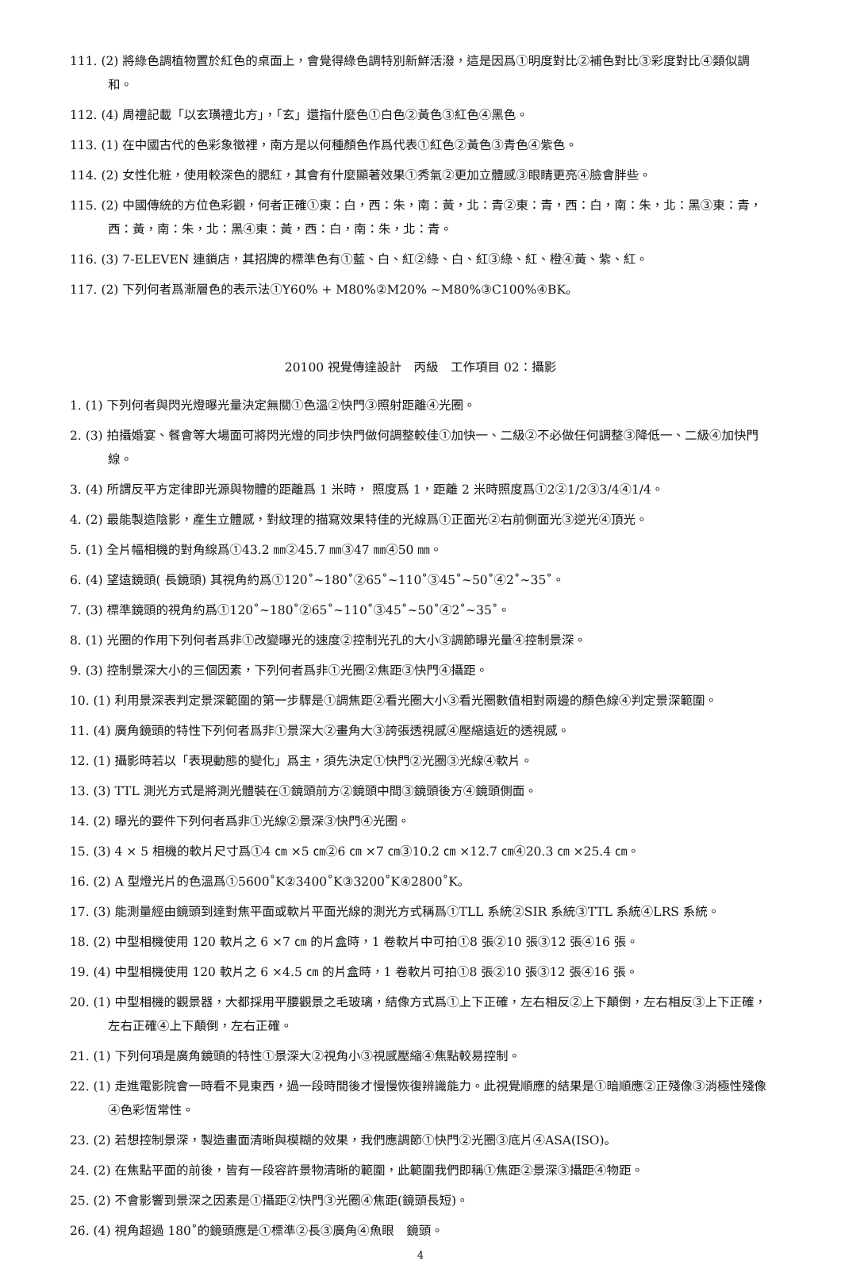111. (2) 將綠色調植物置於紅色的桌面上，會覺得綠色調特別新鮮活潑，這是因爲①明度對比②補色對比③彩度對比④類似調和。
112. (4) 周禮記載「以玄璜禮北方」，「玄」還指什麼色①白色②黃色③紅色④黑色。
113. (1) 在中國古代的色彩象徵裡，南方是以何種顏色作爲代表①紅色②黃色③青色④紫色。
114. (2) 女性化粧，使用較深色的腮紅，其會有什麼顯著效果①秀氣②更加立體感③眼睛更亮④臉會胖些。
115. (2) 中國傳統的方位色彩觀，何者正確①東：白，西：朱，南：黃，北：青②東：青，西：白，南：朱，北：黑③東：青，西：黃，南：朱，北：黑④東：黃，西：白，南：朱，北：青。
116. (3) 7-ELEVEN 連鎖店，其招牌的標準色有①藍、白、紅②綠、白、紅③綠、紅、橙④黃、紫、紅。
117. (2) 下列何者爲漸層色的表示法①Y60% + M80%②M20% ~M80%③C100%④BK。
20100 視覺傳達設計　丙級　工作項目 02：攝影
1. (1) 下列何者與閃光燈曝光量決定無關①色溫②快門③照射距離④光圈。
2. (3) 拍攝婚宴、餐會等大場面可將閃光燈的同步快門做何調整較佳①加快一、二級②不必做任何調整③降低一、二級④加快門線。
3. (4) 所謂反平方定律即光源與物體的距離爲 1 米時， 照度爲 1，距離 2 米時照度爲①2②1/2③3/4④1/4。
4. (2) 最能製造陰影，產生立體感，對紋理的描寫效果特佳的光線爲①正面光②右前側面光③逆光④頂光。
5. (1) 全片幅相機的對角線爲①43.2 ㎜②45.7 ㎜③47 ㎜④50 ㎜。
6. (4) 望遠鏡頭( 長鏡頭) 其視角約爲①120˚~180˚②65˚~110˚③45˚~50˚④2˚~35˚。
7. (3) 標準鏡頭的視角約爲①120˚~180˚②65˚~110˚③45˚~50˚④2˚~35˚。
8. (1) 光圈的作用下列何者爲非①改變曝光的速度②控制光孔的大小③調節曝光量④控制景深。
9. (3) 控制景深大小的三個因素，下列何者爲非①光圈②焦距③快門④攝距。
10. (1) 利用景深表判定景深範圍的第一步驟是①調焦距②看光圈大小③看光圈數值相對兩邊的顏色線④判定景深範圍。
11. (4) 廣角鏡頭的特性下列何者爲非①景深大②畫角大③誇張透視感④壓縮遠近的透視感。
12. (1) 攝影時若以「表現動態的變化」爲主，須先決定①快門②光圈③光線④軟片。
13. (3) TTL 測光方式是將測光體裝在①鏡頭前方②鏡頭中間③鏡頭後方④鏡頭側面。
14. (2) 曝光的要件下列何者爲非①光線②景深③快門④光圈。
15. (3) 4 × 5 相機的軟片尺寸爲①4 ㎝ ×5 ㎝②6 ㎝ ×7 ㎝③10.2 ㎝ ×12.7 ㎝④20.3 ㎝ ×25.4 ㎝。
16. (2) A 型燈光片的色溫爲①5600˚K②3400˚K③3200˚K④2800˚K。
17. (3) 能測量經由鏡頭到達對焦平面或軟片平面光線的測光方式稱爲①TLL 系統②SIR 系統③TTL 系統④LRS 系統。
18. (2) 中型相機使用 120 軟片之 6 ×7 ㎝ 的片盒時，1 卷軟片中可拍①8 張②10 張③12 張④16 張。
19. (4) 中型相機使用 120 軟片之 6 ×4.5 ㎝ 的片盒時，1 卷軟片可拍①8 張②10 張③12 張④16 張。
20. (1) 中型相機的觀景器，大都採用平腰觀景之毛玻璃，結像方式爲①上下正確，左右相反②上下顛倒，左右相反③上下正確，左右正確④上下顛倒，左右正確。
21. (1) 下列何項是廣角鏡頭的特性①景深大②視角小③視感壓縮④焦點較易控制。
22. (1) 走進電影院會一時看不見東西，過一段時間後才慢慢恢復辨識能力。此視覺順應的結果是①暗順應②正殘像③消極性殘像④色彩恆常性。
23. (2) 若想控制景深，製造畫面清晰與模糊的效果，我們應調節①快門②光圈③底片④ASA(ISO)。
24. (2) 在焦點平面的前後，皆有一段容許景物清晰的範圍，此範圍我們即稱①焦距②景深③攝距④物距。
25. (2) 不會影響到景深之因素是①攝距②快門③光圈④焦距(鏡頭長短)。
26. (4) 視角超過 180˚的鏡頭應是①標準②長③廣角④魚眼　鏡頭。
4